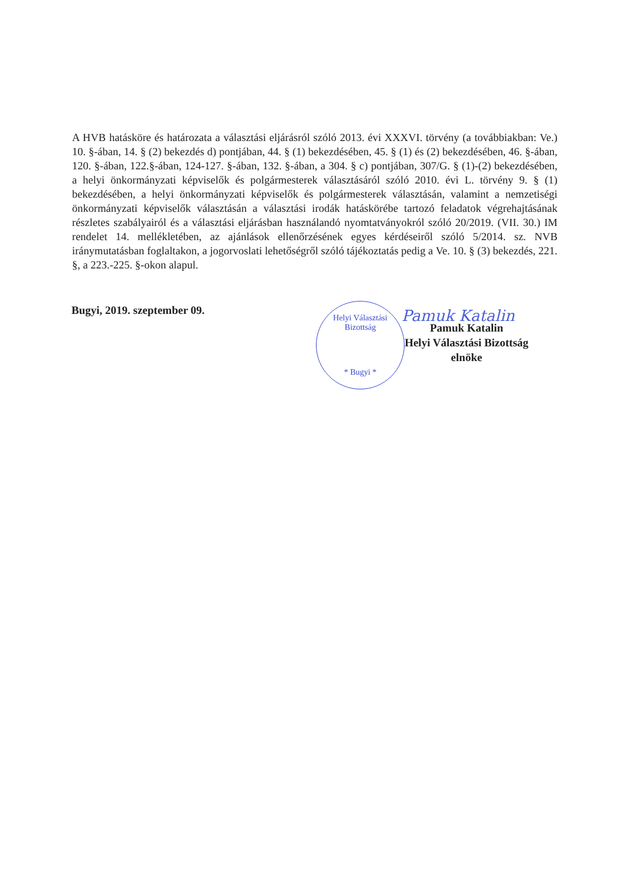A HVB hatásköre és határozata a választási eljárásról szóló 2013. évi XXXVI. törvény (a továbbiakban: Ve.) 10. §-ában, 14. § (2) bekezdés d) pontjában, 44. § (1) bekezdésében, 45. § (1) és (2) bekezdésében, 46. §-ában, 120. §-ában, 122.§-ában, 124-127. §-ában, 132. §-ában, a 304. § c) pontjában, 307/G. § (1)-(2) bekezdésében, a helyi önkormányzati képviselők és polgármesterek választásáról szóló 2010. évi L. törvény 9. § (1) bekezdésében, a helyi önkormányzati képviselők és polgármesterek választásán, valamint a nemzetiségi önkormányzati képviselők választásán a választási irodák hatáskörébe tartozó feladatok végrehajtásának részletes szabályairól és a választási eljárásban használandó nyomtatványokról szóló 20/2019. (VII. 30.) IM rendelet 14. mellékletében, az ajánlások ellenőrzésének egyes kérdéseiről szóló 5/2014. sz. NVB iránymutatásban foglaltakon, a jogorvoslati lehetőségről szóló tájékoztatás pedig a Ve. 10. § (3) bekezdés, 221. §, a 223.-225. §-okon alapul.
Bugyi, 2019. szeptember 09.
Helyi Választási Bizottság
* Bugyi *
Pamuk Katalin
Pamuk Katalin
Helyi Választási Bizottság
elnöke